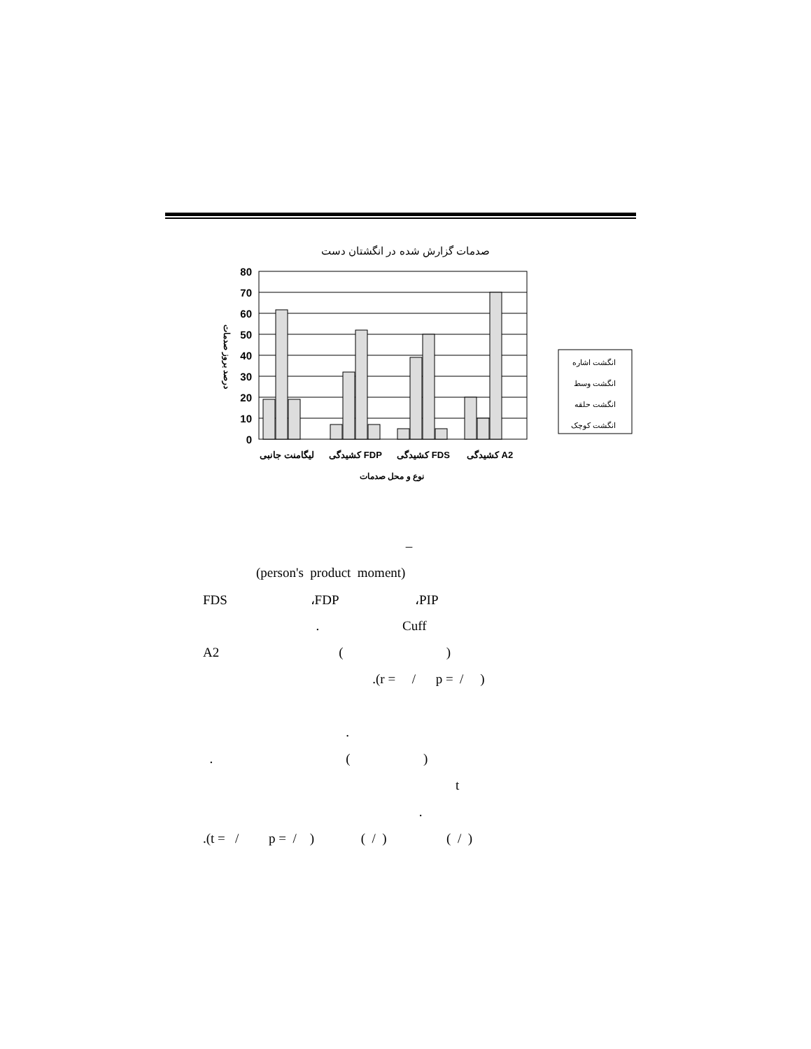صدمات گزارش شده در انگشتان دست
80
70
60
50
40
30
20
10
0
درصد بروز صدمات
لیگامنت جانبی
کشیدگی FDP
کشیدگی FDS
کشیدگی A2
نوع و محل صدمات
انگشت اشاره
انگشت وسط
انگشت حلقه
انگشت کوچک
–
(person's product moment)
FDS ،FDP ،PIP
. Cuff
A2 ( )
.(r = / p = / )
.
. ( )
t
.
.(t = / p = / ) ( / ) ( / )